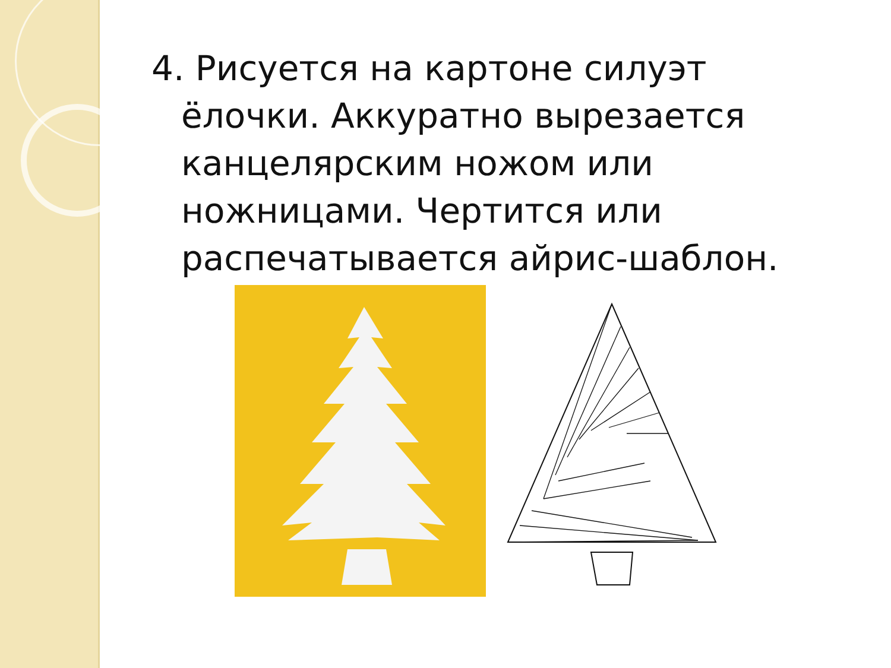4. Рисуется на картоне силуэт ёлочки. Аккуратно вырезается канцелярским ножом или ножницами. Чертится или распечатывается айрис-шаблон.